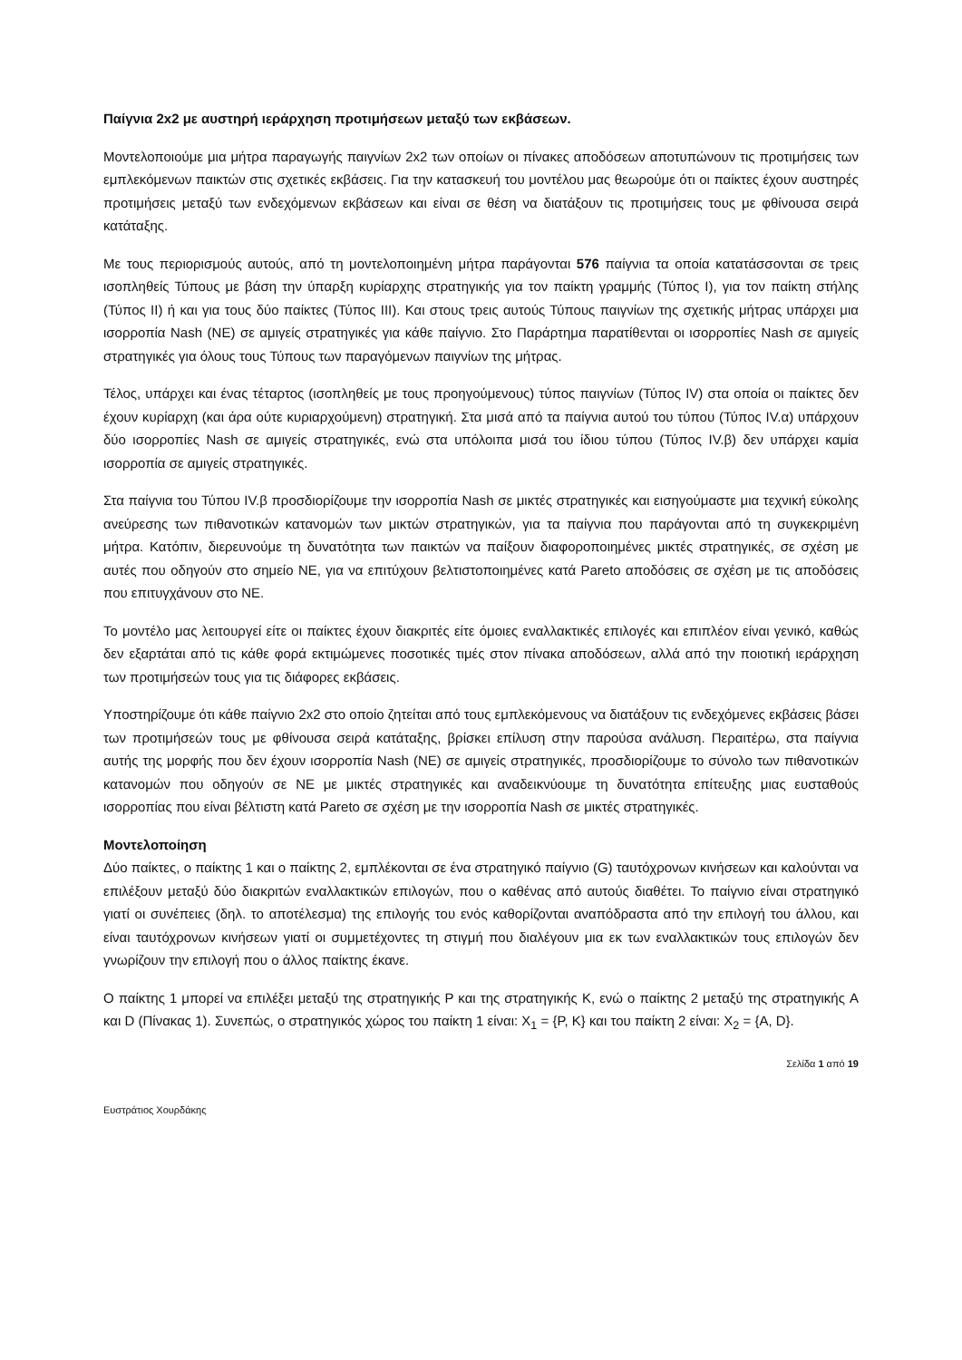Παίγνια 2x2 με αυστηρή ιεράρχηση προτιμήσεων μεταξύ των εκβάσεων.
Μοντελοποιούμε μια μήτρα παραγωγής παιγνίων 2x2 των οποίων οι πίνακες αποδόσεων αποτυπώνουν τις προτιμήσεις των εμπλεκόμενων παικτών στις σχετικές εκβάσεις. Για την κατασκευή του μοντέλου μας θεωρούμε ότι οι παίκτες έχουν αυστηρές προτιμήσεις μεταξύ των ενδεχόμενων εκβάσεων και είναι σε θέση να διατάξουν τις προτιμήσεις τους με φθίνουσα σειρά κατάταξης.
Με τους περιορισμούς αυτούς, από τη μοντελοποιημένη μήτρα παράγονται 576 παίγνια τα οποία κατατάσσονται σε τρεις ισοπληθείς Τύπους με βάση την ύπαρξη κυρίαρχης στρατηγικής για τον παίκτη γραμμής (Τύπος Ι), για τον παίκτη στήλης (Τύπος ΙΙ) ή και για τους δύο παίκτες (Τύπος ΙΙΙ). Και στους τρεις αυτούς Τύπους παιγνίων της σχετικής μήτρας υπάρχει μια ισορροπία Nash (NE) σε αμιγείς στρατηγικές για κάθε παίγνιο. Στο Παράρτημα παρατίθενται οι ισορροπίες Nash σε αμιγείς στρατηγικές για όλους τους Τύπους των παραγόμενων παιγνίων της μήτρας.
Τέλος, υπάρχει και ένας τέταρτος (ισοπληθείς με τους προηγούμενους) τύπος παιγνίων (Τύπος IV) στα οποία οι παίκτες δεν έχουν κυρίαρχη (και άρα ούτε κυριαρχούμενη) στρατηγική. Στα μισά από τα παίγνια αυτού του τύπου (Τύπος IV.α) υπάρχουν δύο ισορροπίες Nash σε αμιγείς στρατηγικές, ενώ στα υπόλοιπα μισά του ίδιου τύπου (Τύπος IV.β) δεν υπάρχει καμία ισορροπία σε αμιγείς στρατηγικές.
Στα παίγνια του Τύπου IV.β προσδιορίζουμε την ισορροπία Nash σε μικτές στρατηγικές και εισηγούμαστε μια τεχνική εύκολης ανεύρεσης των πιθανοτικών κατανομών των μικτών στρατηγικών, για τα παίγνια που παράγονται από τη συγκεκριμένη μήτρα. Κατόπιν, διερευνούμε τη δυνατότητα των παικτών να παίξουν διαφοροποιημένες μικτές στρατηγικές, σε σχέση με αυτές που οδηγούν στο σημείο NE, για να επιτύχουν βελτιστοποιημένες κατά Pareto αποδόσεις σε σχέση με τις αποδόσεις που επιτυγχάνουν στο NE.
Το μοντέλο μας λειτουργεί είτε οι παίκτες έχουν διακριτές είτε όμοιες εναλλακτικές επιλογές και επιπλέον είναι γενικό, καθώς δεν εξαρτάται από τις κάθε φορά εκτιμώμενες ποσοτικές τιμές στον πίνακα αποδόσεων, αλλά από την ποιοτική ιεράρχηση των προτιμήσεών τους για τις διάφορες εκβάσεις.
Υποστηρίζουμε ότι κάθε παίγνιο 2x2 στο οποίο ζητείται από τους εμπλεκόμενους να διατάξουν τις ενδεχόμενες εκβάσεις βάσει των προτιμήσεών τους με φθίνουσα σειρά κατάταξης, βρίσκει επίλυση στην παρούσα ανάλυση. Περαιτέρω, στα παίγνια αυτής της μορφής που δεν έχουν ισορροπία Nash (NE) σε αμιγείς στρατηγικές, προσδιορίζουμε το σύνολο των πιθανοτικών κατανομών που οδηγούν σε NE με μικτές στρατηγικές και αναδεικνύουμε τη δυνατότητα επίτευξης μιας ευσταθούς ισορροπίας που είναι βέλτιστη κατά Pareto σε σχέση με την ισορροπία Nash σε μικτές στρατηγικές.
Μοντελοποίηση
Δύο παίκτες, ο παίκτης 1 και ο παίκτης 2, εμπλέκονται σε ένα στρατηγικό παίγνιο (G) ταυτόχρονων κινήσεων και καλούνται να επιλέξουν μεταξύ δύο διακριτών εναλλακτικών επιλογών, που ο καθένας από αυτούς διαθέτει. Το παίγνιο είναι στρατηγικό γιατί οι συνέπειες (δηλ. το αποτέλεσμα) της επιλογής του ενός καθορίζονται αναπόδραστα από την επιλογή του άλλου, και είναι ταυτόχρονων κινήσεων γιατί οι συμμετέχοντες τη στιγμή που διαλέγουν μια εκ των εναλλακτικών τους επιλογών δεν γνωρίζουν την επιλογή που ο άλλος παίκτης έκανε.
Ο παίκτης 1 μπορεί να επιλέξει μεταξύ της στρατηγικής P και της στρατηγικής K, ενώ ο παίκτης 2 μεταξύ της στρατηγικής A και D (Πίνακας 1). Συνεπώς, ο στρατηγικός χώρος του παίκτη 1 είναι: X<sub>1</sub> = {P, K} και του παίκτη 2 είναι: X<sub>2</sub> = {A, D}.
Σελίδα 1 από 19
Ευστράτιος Χουρδάκης